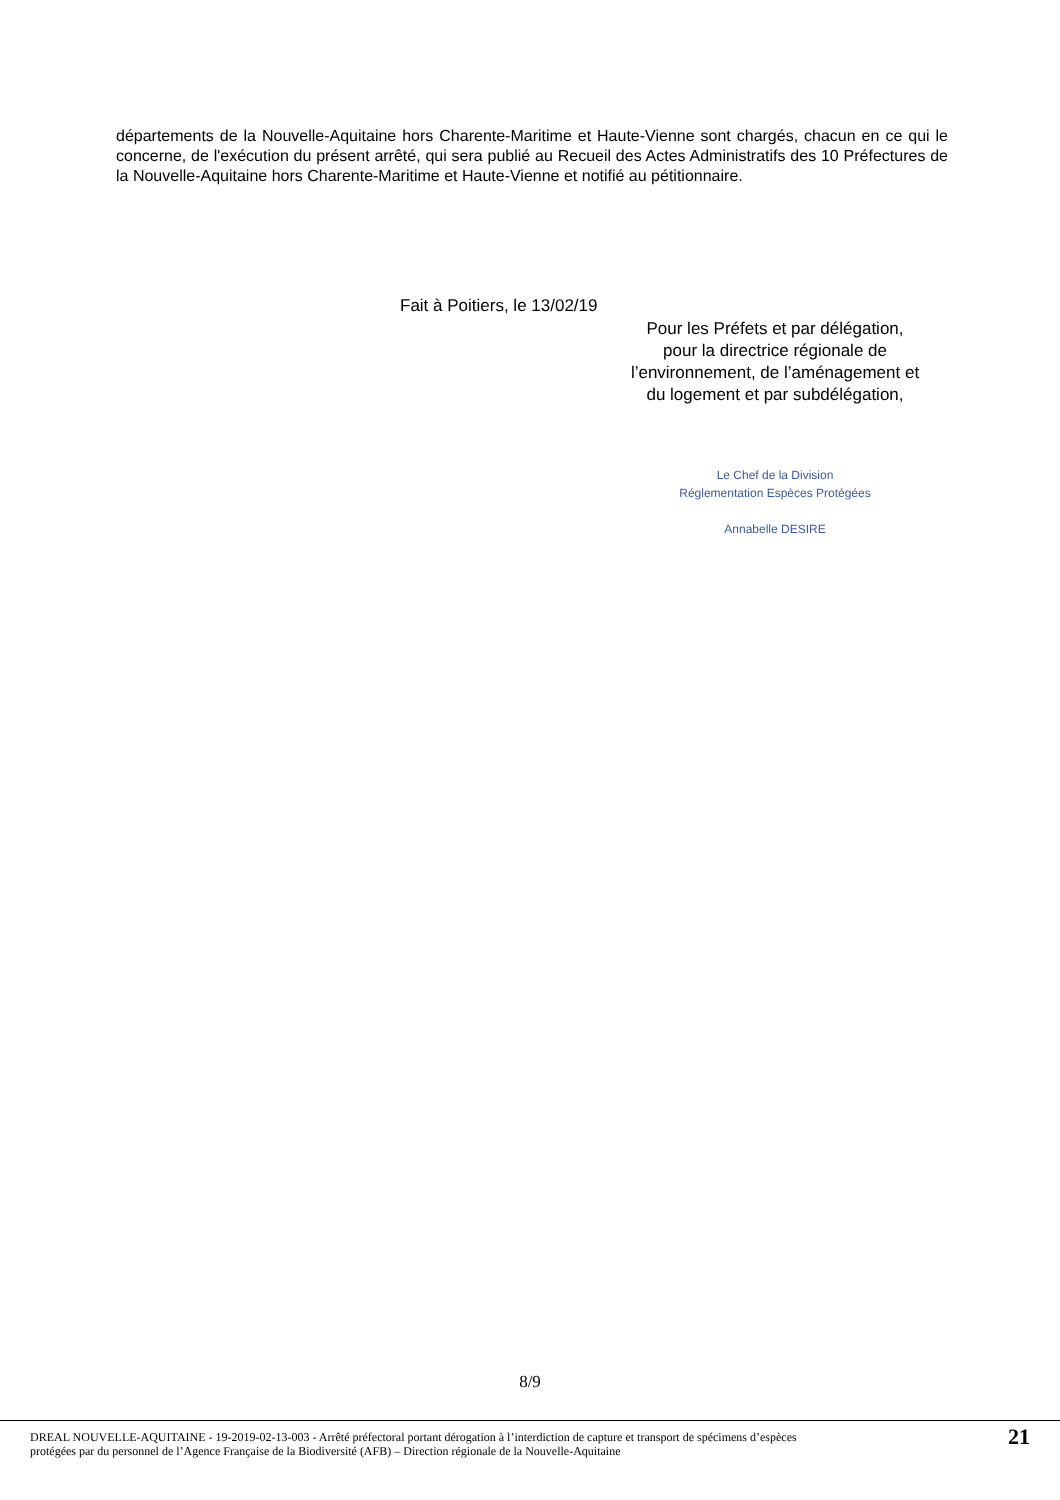départements de la Nouvelle-Aquitaine hors Charente-Maritime et Haute-Vienne sont chargés, chacun en ce qui le concerne, de l'exécution du présent arrêté, qui sera publié au Recueil des Actes Administratifs des 10 Préfectures de la Nouvelle-Aquitaine hors Charente-Maritime et Haute-Vienne et notifié au pétitionnaire.
Fait à Poitiers, le 13/02/19
Pour les Préfets et par délégation,
pour la directrice régionale de
l’environnement, de l’aménagement et
du logement et par subdélégation,
Le Chef de la Division
Réglementation Espèces Protégées
Annabelle DESIRE
8/9
DREAL NOUVELLE-AQUITAINE - 19-2019-02-13-003 - Arrêté préfectoral portant dérogation à l’interdiction de capture et transport de spécimens d’espèces
protégées par du personnel de l’Agence Française de la Biodiversité (AFB) – Direction régionale de la Nouvelle-Aquitaine
21